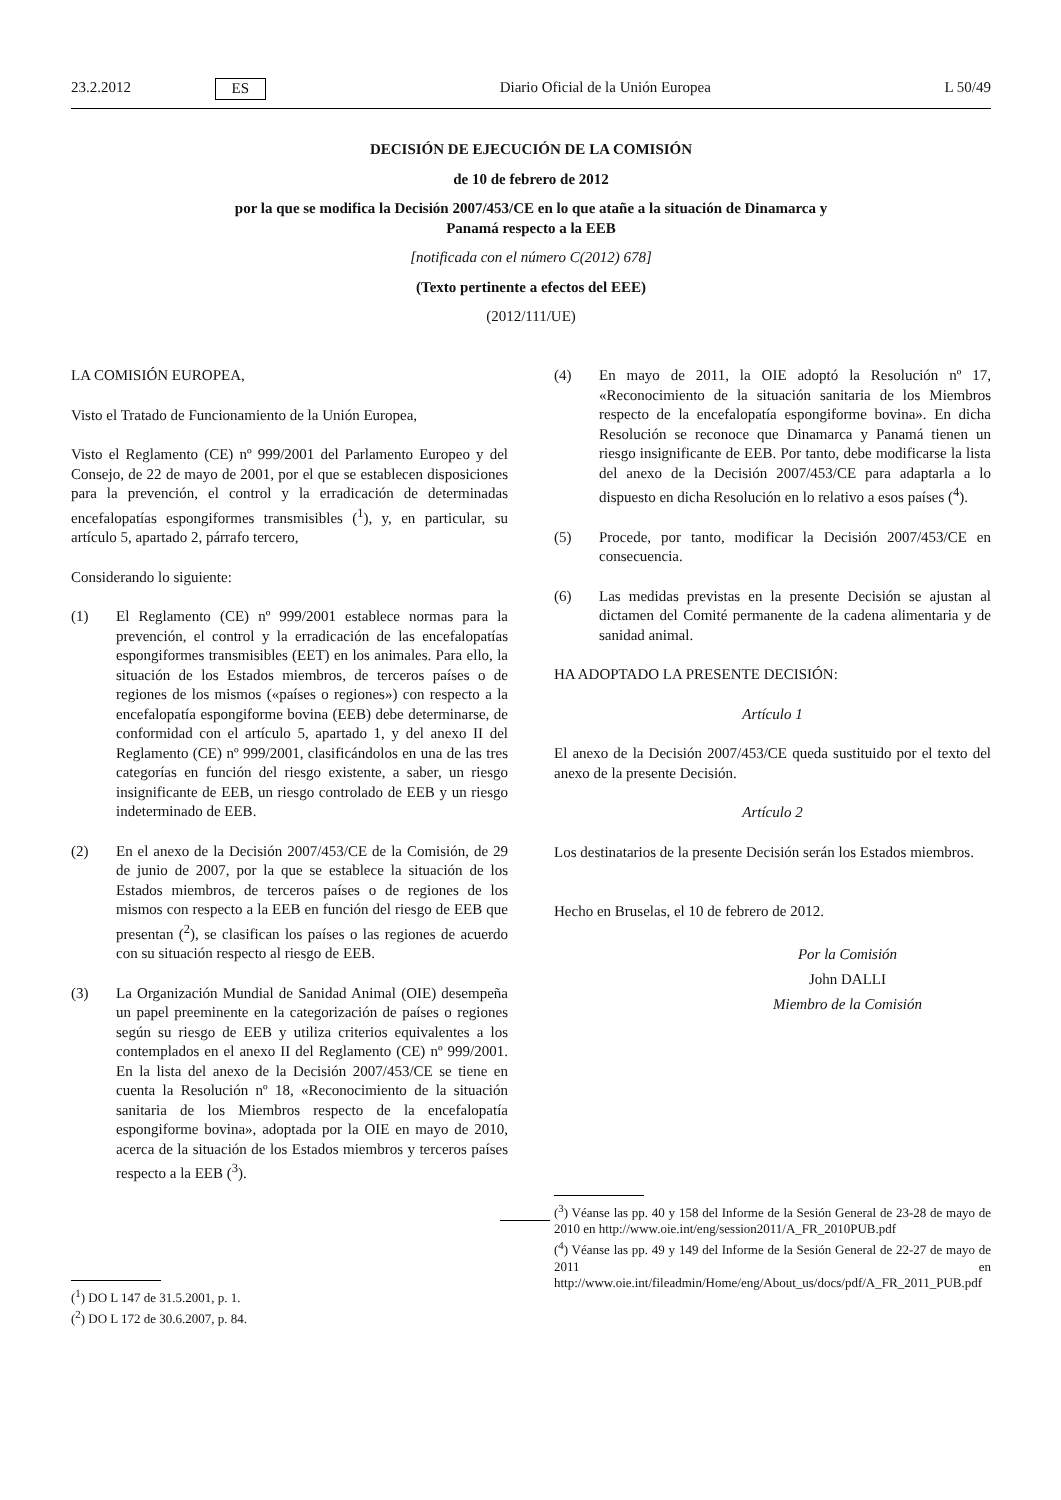23.2.2012 ES Diario Oficial de la Unión Europea L 50/49
DECISIÓN DE EJECUCIÓN DE LA COMISIÓN
de 10 de febrero de 2012
por la que se modifica la Decisión 2007/453/CE en lo que atañe a la situación de Dinamarca y
Panamá respecto a la EEB
[notificada con el número C(2012) 678]
(Texto pertinente a efectos del EEE)
(2012/111/UE)
LA COMISIÓN EUROPEA,
Visto el Tratado de Funcionamiento de la Unión Europea,
Visto el Reglamento (CE) nº 999/2001 del Parlamento Europeo y del Consejo, de 22 de mayo de 2001, por el que se establecen disposiciones para la prevención, el control y la erradicación de determinadas encefalopatías espongiformes transmisibles (<sup>1</sup>), y, en particular, su artículo 5, apartado 2, párrafo tercero,
Considerando lo siguiente:
(1) El Reglamento (CE) nº 999/2001 establece normas para la prevención, el control y la erradicación de las encefalopatías espongiformes transmisibles (EET) en los animales. Para ello, la situación de los Estados miembros, de terceros países o de regiones de los mismos («países o regiones») con respecto a la encefalopatía espongiforme bovina (EEB) debe determinarse, de conformidad con el artículo 5, apartado 1, y del anexo II del Reglamento (CE) nº 999/2001, clasificándolos en una de las tres categorías en función del riesgo existente, a saber, un riesgo insignificante de EEB, un riesgo controlado de EEB y un riesgo indeterminado de EEB.
(2) En el anexo de la Decisión 2007/453/CE de la Comisión, de 29 de junio de 2007, por la que se establece la situación de los Estados miembros, de terceros países o de regiones de los mismos con respecto a la EEB en función del riesgo de EEB que presentan (<sup>2</sup>), se clasifican los países o las regiones de acuerdo con su situación respecto al riesgo de EEB.
(3) La Organización Mundial de Sanidad Animal (OIE) desempeña un papel preeminente en la categorización de países o regiones según su riesgo de EEB y utiliza criterios equivalentes a los contemplados en el anexo II del Reglamento (CE) nº 999/2001. En la lista del anexo de la Decisión 2007/453/CE se tiene en cuenta la Resolución nº 18, «Reconocimiento de la situación sanitaria de los Miembros respecto de la encefalopatía espongiforme bovina», adoptada por la OIE en mayo de 2010, acerca de la situación de los Estados miembros y terceros países respecto a la EEB (<sup>3</sup>).
(4) En mayo de 2011, la OIE adoptó la Resolución nº 17, «Reconocimiento de la situación sanitaria de los Miembros respecto de la encefalopatía espongiforme bovina». En dicha Resolución se reconoce que Dinamarca y Panamá tienen un riesgo insignificante de EEB. Por tanto, debe modificarse la lista del anexo de la Decisión 2007/453/CE para adaptarla a lo dispuesto en dicha Resolución en lo relativo a esos países (<sup>4</sup>).
(5) Procede, por tanto, modificar la Decisión 2007/453/CE en consecuencia.
(6) Las medidas previstas en la presente Decisión se ajustan al dictamen del Comité permanente de la cadena alimentaria y de sanidad animal.
HA ADOPTADO LA PRESENTE DECISIÓN:
Artículo 1
El anexo de la Decisión 2007/453/CE queda sustituido por el texto del anexo de la presente Decisión.
Artículo 2
Los destinatarios de la presente Decisión serán los Estados miembros.
Hecho en Bruselas, el 10 de febrero de 2012.
Por la Comisión
John DALLI
Miembro de la Comisión
(<sup>3</sup>) Véanse las pp. 40 y 158 del Informe de la Sesión General de 23-28 de mayo de 2010 en http://www.oie.int/eng/session2011/A_FR_2010PUB.pdf
(<sup>4</sup>) Véanse las pp. 49 y 149 del Informe de la Sesión General de 22-27 de mayo de 2011 en http://www.oie.int/fileadmin/Home/eng/About_us/docs/pdf/A_FR_2011_PUB.pdf
(<sup>1</sup>) DO L 147 de 31.5.2001, p. 1.
(<sup>2</sup>) DO L 172 de 30.6.2007, p. 84.